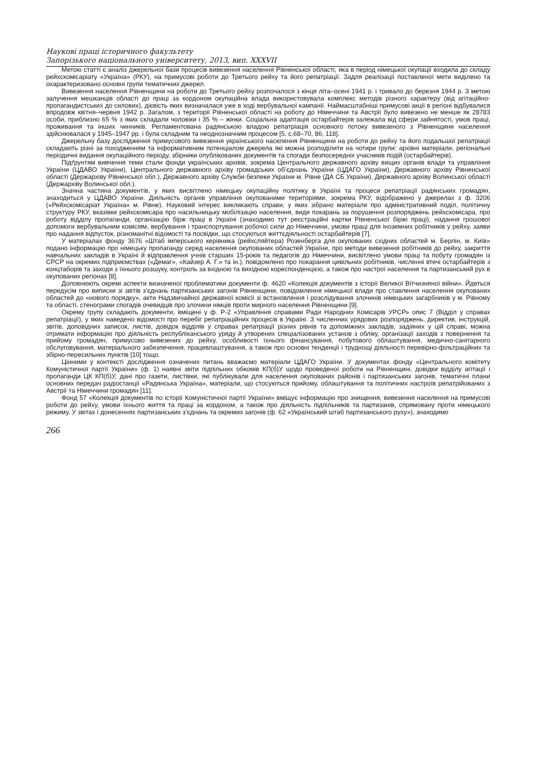Наукові праці історичного факультету
Запорізького національного університету, 2013, вип. XXXVII
Метою статті є аналіз джерельної бази процесів вивезення населення Рівненської області, яка в період німецької окупації входила до складу рейхскомісаріату «Україна» (РКУ), на примусові роботи до Третього рейху та його репатріації. Задля реалізації поставленої мети виділено та охарактеризовано основні групи тематичних джерел.
Вивезення населення Рівненщини на роботи до Третього рейху розпочалося з кінця літа–осені 1941 р. і тривало до березня 1944 р. З метою залучення мешканців області до праці за кордоном окупаційна влада використовувала комплекс методів різного характеру (від агітаційно-пропагандистських до силових), дієвість яких визначалася уже в ході вербувальної кампанії. Наймасштабніші примусові акції в регіоні відбувалися впродовж квітня–червня 1942 р. Загалом, з території Рівненської області на роботу до Німеччини та Австрії було вивезено не менше як 28783 особи, приблизно 65 % з яких складали чоловіки і 35 % – жінки. Соціальна адаптація остарбайтерів залежала від сфери зайнятості, умов праці, проживання та інших чинників. Регламентована радянською владою репатріація основного потоку вивезеного з Рівненщини населення здійснювалася у 1945–1947 рр. і була складним та неоднозначним процесом [5, с.68–70, 86, 118].
Джерельну базу дослідження примусового вивезення українського населення Рівненщини на роботи до рейху та його подальшої репатріації складають різні за походженням та інформативним потенціалом джерела які можна розподілити на чотири групи: архівні матеріали, регіональні періодичні видання окупаційного періоду, збірники опублікованих документів та спогади безпосередніх учасників подій (остарбайтерів).
Підґрунтям вивчення теми стали фонди українських архівів, зокрема Центрального державного архіву вищих органів влади та управління України (ЦДАВО України), Центрального державного архіву громадських об’єднань України (ЦДАГО України), Державного архіву Рівненської області (Держархіву Рівненської обл.), Державного архіву Служби безпеки України м. Рівне (ДА СБ України), Державного архіву Волинської області (Держархіву Волинської обл.).
Значна частина документів, у яких висвітлено німецьку окупаційну політику в Україні та процеси репатріації радянських громадян, знаходиться у ЦДАВО України. Діяльність органів управління окупованими територіями, зокрема РКУ, відображено у джерелах з ф. 3206 («Рейхскомісаріат Україна» м. Рівне). Науковий інтерес викликають справи, у яких зібрано матеріали про адміністративний поділ, політичну структуру РКУ, вказівки рейхскомісара про насильницьку мобілізацію населення, види покарань за порушення розпоряджень рейхскомісара, про роботу відділу пропаганди, організацію бірж праці в Україні (знаходимо тут реєстраційні картки Рівненської біржі праці), надання грошової допомоги вербувальним комісіям, вербування і транспортування робочої сили до Німеччини, умови праці для іноземних робітників у рейху, заяви про надання відпусток, різноманітні відомості та посвідки, що стосуються життєдіяльності остарбайтерів [7].
У матеріалах фонду 3676 «Штаб імперського керівника (рейхсляйтера) Розенберга для окупованих східних областей м. Берлін, м. Київ» подано інформацію про німецьку пропаганду серед населення окупованих областей України, про методи вивезення робітників до рейху, закриття навчальних закладів в Україні й відправлення учнів старших 15-років та педагогів до Німеччини, висвітлено умови праці та побуту громадян із СРСР на окремих підприємствах («Демаг», «Кайзер А. Г.» та ін.), повідомлено про покарання цивільних робітників, численні втечі остарбайтерів з концтаборів та заходи з їхнього розшуку, контроль за вхідною та вихідною кореспонденцією, а також про настрої населення та партизанський рух в окупованих регіонах [8].
Доповнюють окремі аспекти визначеної проблематики документи ф. 4620 «Колекція документів з історії Великої Вітчизняної війни». Йдеться передусім про виписки зі звітів з’єднань партизанських загонів Рівненщини, повідомлення німецької влади про ставлення населення окупованих областей до «нового порядку», акти Надзвичайної державної комісії зі встановлення і розслідування злочинів німецьких загарбників у м. Рівному та області, стенограми спогадів очевидців про злочини німців проти мирного населення Рівненщини [9].
Окрему групу складають документи, вміщені у ф. Р-2 «Управління справами Ради Народних Комісарів УРСР» опис 7 (Відділ у справах репатріації), у яких наведено відомості про перебіг репатріаційних процесів в Україні. З численних урядових розпоряджень, директив, інструкцій, звітів, доповідних записок, листів, довідок відділів у справах репатріації різних рівнів та допоміжних закладів, задіяних у цій справі, можна отримати інформацію про діяльність республіканського уряду й утворених спеціалізованих установ з обліку, організації заходів з повернення та прийому громадян, примусово вивезених до рейху, особливості їхнього фінансування, побутового облаштування, медично-санітарного обслуговування, матеріального забезпечення, працевлаштування, а також про основні тенденції і труднощі діяльності перевірно-фільтраційних та збірно-пересильних пунктів [10] тощо.
Цінними у контексті дослідження означених питань вважаємо матеріали ЦДАГО України. У документах фонду «Центрального комітету Комуністичної партії України» (ф. 1) наявні звіти підпільних обкомів КП(б)У щодо проведеної роботи на Рівненщині, довідки відділу агітації і пропаганди ЦК КП(б)У, дані про газети, листівки, які публікували для населення окупованих районів і партизанських загонів, тематичні плани основних передач радіостанції «Радянська Україна», матеріали, що стосуються прийому, облаштування та політичних настроїв репатрійованих з Австрії та Німеччини громадян [11].
Фонд 57 «Колекція документів по історії Комуністичної партії України» вміщує інформацію про знищення, вивезення населення на примусові роботи до рейху, умови їхнього життя та праці за кордоном, а також про діяльність підпільників та партизанів, спрямовану проти німецького режиму. У звітах і донесеннях партизанських з’єднань та окремих загонів (ф. 62 «Український штаб партизанського руху»), знаходимо
266